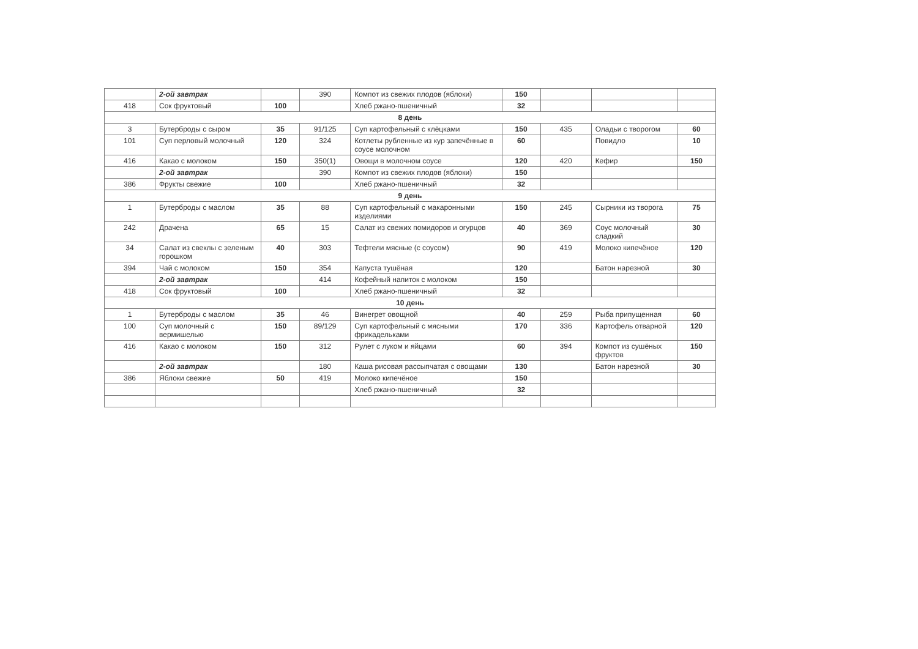| | 2-ой завтрак | | 390 | Компот из свежих плодов (яблоки) | 150 | | | |
| 418 | Сок фруктовый | 100 | | Хлеб ржано-пшеничный | 32 | | | |
| 8 день | | | | | | | | |
| 3 | Бутерброды с сыром | 35 | 91/125 | Суп картофельный с клёцками | 150 | 435 | Оладьи с творогом | 60 |
| 101 | Суп перловый молочный | 120 | 324 | Котлеты рубленные из кур запечённые в соусе молочном | 60 | | Повидло | 10 |
| 416 | Какао с молоком | 150 | 350(1) | Овощи в молочном соусе | 120 | 420 | Кефир | 150 |
| | 2-ой завтрак | | 390 | Компот из свежих плодов (яблоки) | 150 | | | |
| 386 | Фрукты свежие | 100 | | Хлеб ржано-пшеничный | 32 | | | |
| 9 день | | | | | | | | |
| 1 | Бутерброды с маслом | 35 | 88 | Суп картофельный с макаронными изделиями | 150 | 245 | Сырники из творога | 75 |
| 242 | Драчена | 65 | 15 | Салат из свежих помидоров и огурцов | 40 | 369 | Соус молочный сладкий | 30 |
| 34 | Салат из свеклы с зеленым горошком | 40 | 303 | Тефтели мясные (с соусом) | 90 | 419 | Молоко кипечёное | 120 |
| 394 | Чай с молоком | 150 | 354 | Капуста тушёная | 120 | | Батон нарезной | 30 |
| | 2-ой завтрак | | 414 | Кофейный напиток с молоком | 150 | | | |
| 418 | Сок фруктовый | 100 | | Хлеб ржано-пшеничный | 32 | | | |
| 10 день | | | | | | | | |
| 1 | Бутерброды с маслом | 35 | 46 | Винегрет овощной | 40 | 259 | Рыба припущенная | 60 |
| 100 | Суп молочный с вермишелью | 150 | 89/129 | Суп картофельный с мясными фрикадельками | 170 | 336 | Картофель отварной | 120 |
| 416 | Какао с молоком | 150 | 312 | Рулет с луком и яйцами | 60 | 394 | Компот из сушёных фруктов | 150 |
| | 2-ой завтрак | | 180 | Каша рисовая рассыпчатая с овощами | 130 | | Батон нарезной | 30 |
| 386 | Яблоки свежие | 50 | 419 | Молоко кипечёное | 150 | | | |
| | | | | Хлеб ржано-пшеничный | 32 | | | |